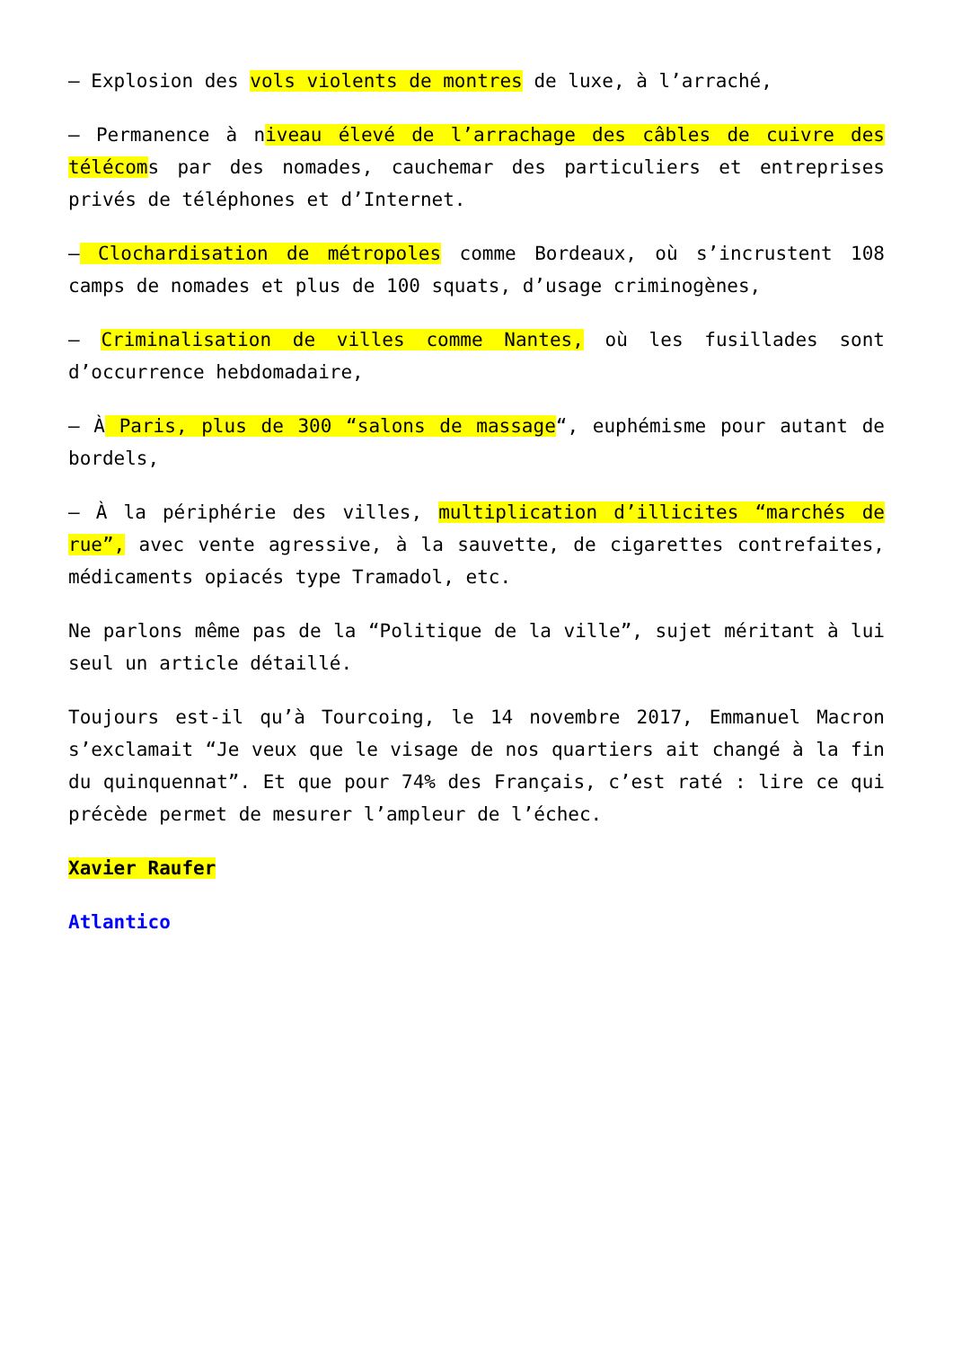– Explosion des vols violents de montres de luxe, à l’arraché,
– Permanence à niveau élevé de l’arrachage des câbles de cuivre des télécoms par des nomades, cauchemar des particuliers et entreprises privés de téléphones et d’Internet.
– Clochardisation de métropoles comme Bordeaux, où s’incrustent 108 camps de nomades et plus de 100 squats, d’usage criminogènes,
– Criminalisation de villes comme Nantes, où les fusillades sont d’occurrence hebdomadaire,
– À Paris, plus de 300 “salons de massage“, euphémisme pour autant de bordels,
– À la périphérie des villes, multiplication d’illicites “marchés de rue”, avec vente agressive, à la sauvette, de cigarettes contrefaites, médicaments opiacés type Tramadol, etc.
Ne parlons même pas de la “Politique de la ville”, sujet méritant à lui seul un article détaillé.
Toujours est-il qu’à Tourcoing, le 14 novembre 2017, Emmanuel Macron s’exclamait “Je veux que le visage de nos quartiers ait changé à la fin du quinquennat”. Et que pour 74% des Français, c’est raté : lire ce qui précède permet de mesurer l’ampleur de l’échec.
Xavier Raufer
Atlantico